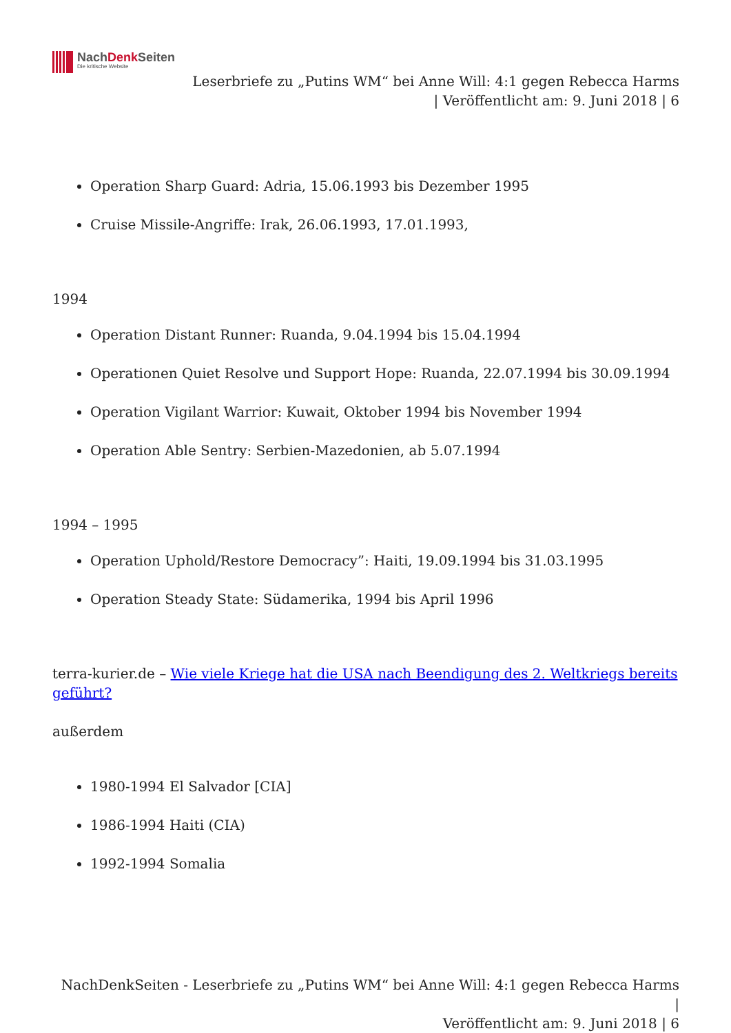NachDenk Seiten
Die kritische Website
Leserbriefe zu „Putins WM“ bei Anne Will: 4:1 gegen Rebecca Harms
| Veröffentlicht am: 9. Juni 2018 | 6
Operation Sharp Guard: Adria, 15.06.1993 bis Dezember 1995
Cruise Missile-Angriffe: Irak, 26.06.1993, 17.01.1993,
1994
Operation Distant Runner: Ruanda, 9.04.1994 bis 15.04.1994
Operationen Quiet Resolve und Support Hope: Ruanda, 22.07.1994 bis 30.09.1994
Operation Vigilant Warrior: Kuwait, Oktober 1994 bis November 1994
Operation Able Sentry: Serbien-Mazedonien, ab 5.07.1994
1994 – 1995
Operation Uphold/Restore Democracy”: Haiti, 19.09.1994 bis 31.03.1995
Operation Steady State: Südamerika, 1994 bis April 1996
terra-kurier.de – Wie viele Kriege hat die USA nach Beendigung des 2. Weltkriegs bereits geführt?
außerdem
1980-1994 El Salvador [CIA]
1986-1994 Haiti (CIA)
1992-1994 Somalia
NachDenkSeiten - Leserbriefe zu „Putins WM“ bei Anne Will: 4:1 gegen Rebecca Harms |
Veröffentlicht am: 9. Juni 2018 | 6